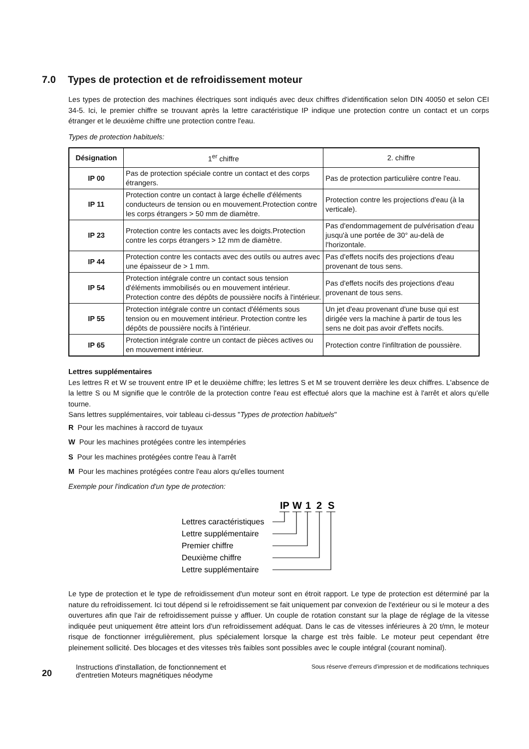7.0 Types de protection et de refroidissement moteur
Les types de protection des machines électriques sont indiqués avec deux chiffres d'identification selon DIN 40050 et selon CEI 34-5. Ici, le premier chiffre se trouvant après la lettre caractéristique IP indique une protection contre un contact et un corps étranger et le deuxième chiffre une protection contre l'eau.
Types de protection habituels:
| Désignation | 1<sup>er</sup> chiffre | 2. chiffre |
| --- | --- | --- |
| IP 00 | Pas de protection spéciale contre un contact et des corps étrangers. | Pas de protection particulière contre l'eau. |
| IP 11 | Protection contre un contact à large échelle d'éléments conducteurs de tension ou en mouvement.Protection contre les corps étrangers > 50 mm de diamètre. | Protection contre les projections d'eau (à la verticale). |
| IP 23 | Protection contre les contacts avec les doigts.Protection contre les corps étrangers > 12 mm de diamètre. | Pas d'endommagement de pulvérisation d'eau jusqu'à une portée de 30° au-delà de l'horizontale. |
| IP 44 | Protection contre les contacts avec des outils ou autres avec une épaisseur de > 1 mm. | Pas d'effets nocifs des projections d'eau provenant de tous sens. |
| IP 54 | Protection intégrale contre un contact sous tension d'éléments immobilisés ou en mouvement intérieur. Protection contre des dépôts de poussière nocifs à l'intérieur. | Pas d'effets nocifs des projections d'eau provenant de tous sens. |
| IP 55 | Protection intégrale contre un contact d'éléments sous tension ou en mouvement intérieur. Protection contre les dépôts de poussière nocifs à l'intérieur. | Un jet d'eau provenant d'une buse qui est dirigée vers la machine à partir de tous les sens ne doit pas avoir d'effets nocifs. |
| IP 65 | Protection intégrale contre un contact de pièces actives ou en mouvement intérieur. | Protection contre l'infiltration de poussière. |
Lettres supplémentaires
Les lettres R et W se trouvent entre IP et le deuxième chiffre; les lettres S et M se trouvent derrière les deux chiffres. L'absence de la lettre S ou M signifie que le contrôle de la protection contre l'eau est effectué alors que la machine est à l'arrêt et alors qu'elle tourne.
Sans lettres supplémentaires, voir tableau ci-dessus "Types de protection habituels"
R Pour les machines à raccord de tuyaux
W Pour les machines protégées contre les intempéries
S Pour les machines protégées contre l'eau à l'arrêt
M Pour les machines protégées contre l'eau alors qu'elles tournent
Exemple pour l'indication d'un type de protection:
IP
W
1
2
S
Lettres caractéristiques
Lettre supplémentaire
Premier chiffre
Deuxième chiffre
Lettre supplémentaire
Le type de protection et le type de refroidissement d'un moteur sont en étroit rapport. Le type de protection est déterminé par la nature du refroidissement. Ici tout dépend si le refroidissement se fait uniquement par convexion de l'extérieur ou si le moteur a des ouvertures afin que l'air de refroidissement puisse y affluer. Un couple de rotation constant sur la plage de réglage de la vitesse indiquée peut uniquement être atteint lors d'un refroidissement adéquat. Dans le cas de vitesses inférieures à 20 t/mn, le moteur risque de fonctionner irrégulièrement, plus spécialement lorsque la charge est très faible. Le moteur peut cependant être pleinement sollicité. Des blocages et des vitesses très faibles sont possibles avec le couple intégral (courant nominal).
20
Instructions d'installation, de fonctionnement et
d'entretien Moteurs magnétiques néodyme
Sous réserve d'erreurs d'impression et de modifications techniques